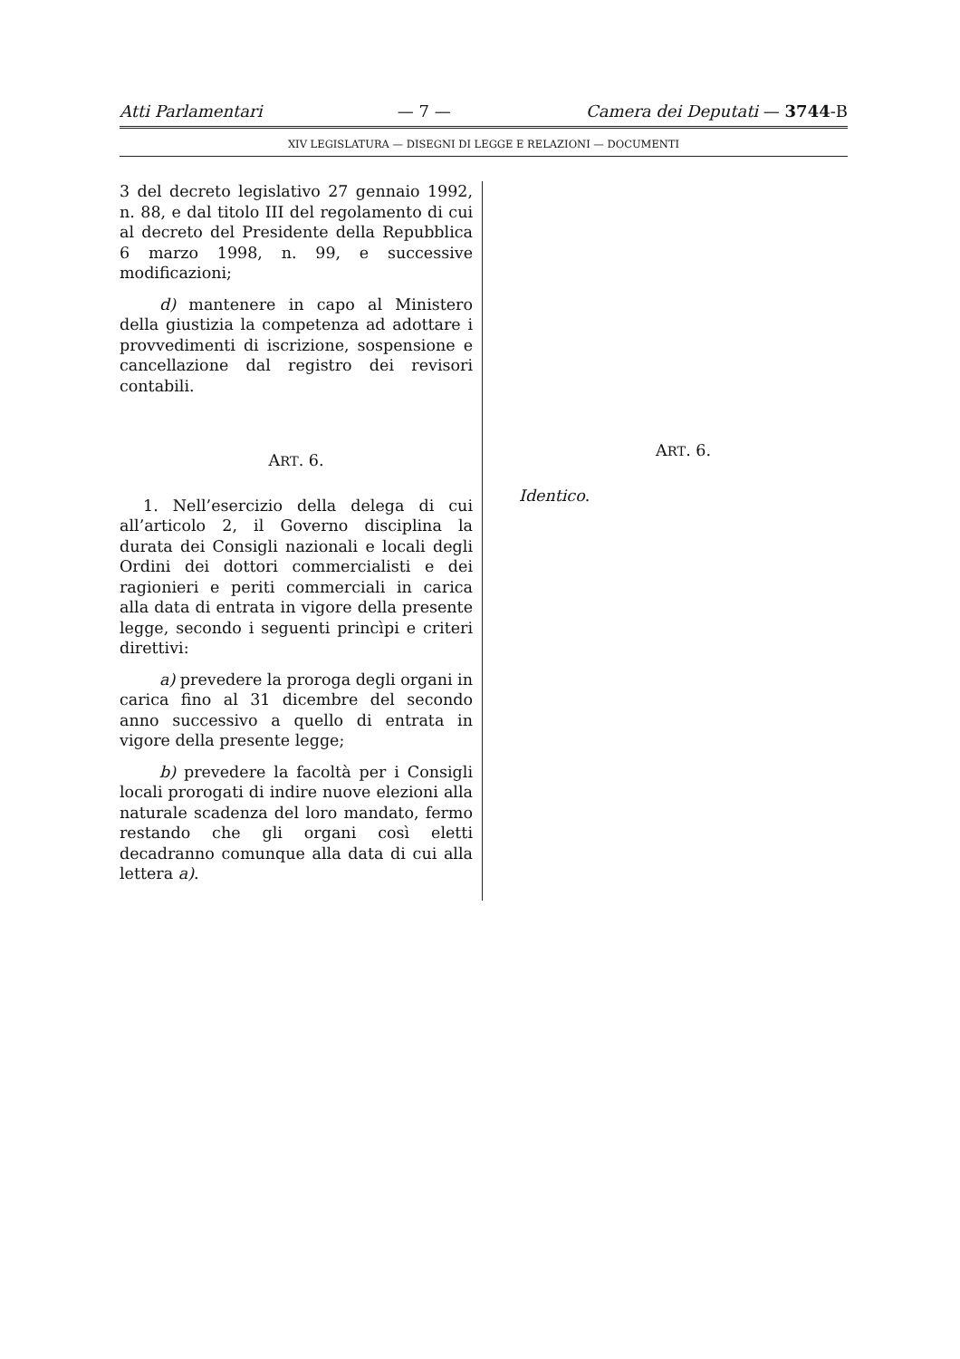Atti Parlamentari — 7 — Camera dei Deputati — 3744-B
XIV LEGISLATURA — DISEGNI DI LEGGE E RELAZIONI — DOCUMENTI
3 del decreto legislativo 27 gennaio 1992, n. 88, e dal titolo III del regolamento di cui al decreto del Presidente della Repubblica 6 marzo 1998, n. 99, e successive modificazioni;
d) mantenere in capo al Ministero della giustizia la competenza ad adottare i provvedimenti di iscrizione, sospensione e cancellazione dal registro dei revisori contabili.
ART. 6.
1. Nell’esercizio della delega di cui all’articolo 2, il Governo disciplina la durata dei Consigli nazionali e locali degli Ordini dei dottori commercialisti e dei ragionieri e periti commerciali in carica alla data di entrata in vigore della presente legge, secondo i seguenti princìpi e criteri direttivi:
a) prevedere la proroga degli organi in carica fino al 31 dicembre del secondo anno successivo a quello di entrata in vigore della presente legge;
b) prevedere la facoltà per i Consigli locali prorogati di indire nuove elezioni alla naturale scadenza del loro mandato, fermo restando che gli organi così eletti decadranno comunque alla data di cui alla lettera a).
ART. 6.
Identico.